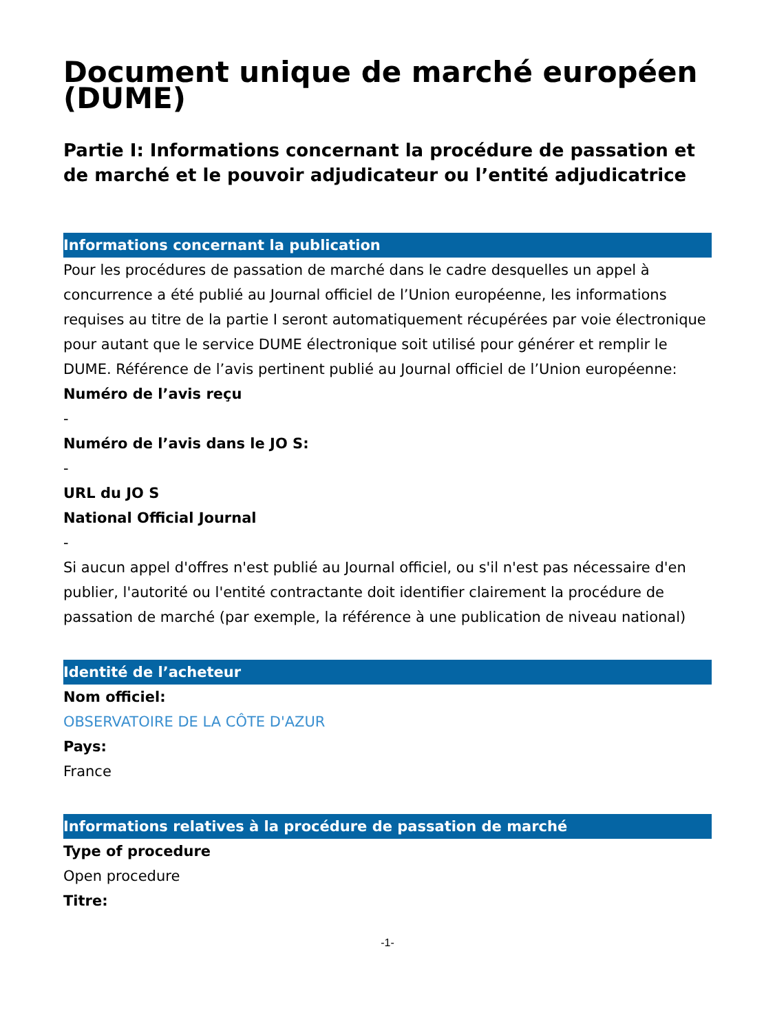Document unique de marché européen (DUME)
Partie I: Informations concernant la procédure de passation et de marché et le pouvoir adjudicateur ou l’entité adjudicatrice
Informations concernant la publication
Pour les procédures de passation de marché dans le cadre desquelles un appel à concurrence a été publié au Journal officiel de l’Union européenne, les informations requises au titre de la partie I seront automatiquement récupérées par voie électronique pour autant que le service DUME électronique soit utilisé pour générer et remplir le DUME. Référence de l’avis pertinent publié au Journal officiel de l’Union européenne:
Numéro de l’avis reçu
-
Numéro de l’avis dans le JO S:
-
URL du JO S
National Official Journal
-
Si aucun appel d'offres n'est publié au Journal officiel, ou s'il n'est pas nécessaire d'en publier, l'autorité ou l'entité contractante doit identifier clairement la procédure de passation de marché (par exemple, la référence à une publication de niveau national)
Identité de l’acheteur
Nom officiel:
OBSERVATOIRE DE LA CÔTE D'AZUR
Pays:
France
Informations relatives à la procédure de passation de marché
Type of procedure
Open procedure
Titre:
-1-